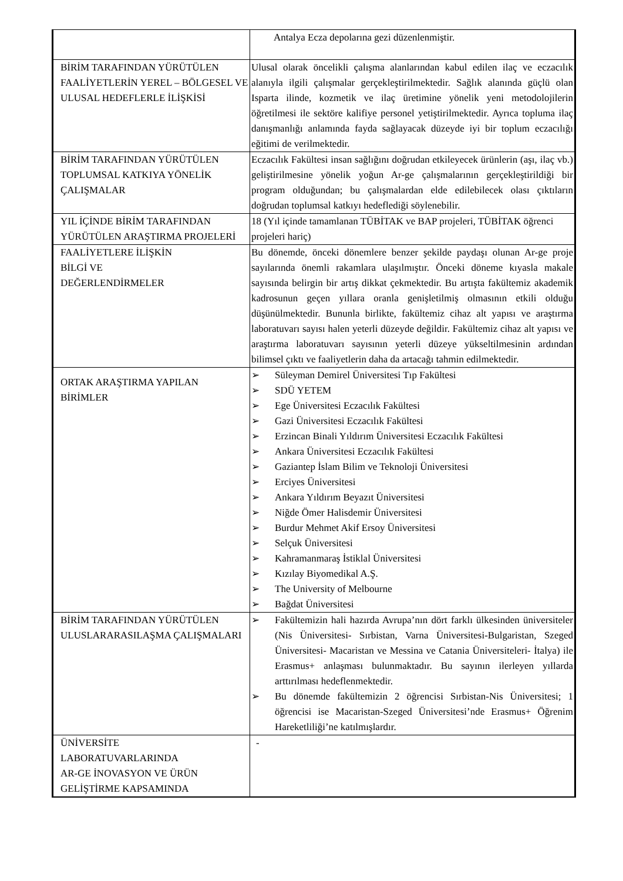| | Antalya Ecza depolarına gezi düzenlenmiştir. |
| BİRİM TARAFINDAN YÜRÜTÜLEN FAALİYETLERİN YEREL – BÖLGESEL VE ULUSAL HEDEFLERLE İLİŞKİSİ | Ulusal olarak öncelikli çalışma alanlarından kabul edilen ilaç ve eczacılık alanıyla ilgili çalışmalar gerçekleştirilmektedir. Sağlık alanında güçlü olan Isparta ilinde, kozmetik ve ilaç üretimine yönelik yeni metodolojilerin öğretilmesi ile sektöre kalifiye personel yetiştirilmektedir. Ayrıca topluma ilaç danışmanlığı anlamında fayda sağlayacak düzeyde iyi bir toplum eczacılığı eğitimi de verilmektedir. |
| BİRİM TARAFINDAN YÜRÜTÜLEN TOPLUMSAL KATKIYA YÖNELİK ÇALIŞMALAR | Eczacılık Fakültesi insan sağlığını doğrudan etkileyecek ürünlerin (aşı, ilaç vb.) geliştirilmesine yönelik yoğun Ar-ge çalışmalarının gerçekleştirildiği bir program olduğundan; bu çalışmalardan elde edilebilecek olası çıktıların doğrudan toplumsal katkıyı hedeflediği söylenebilir. |
| YIL İÇİNDE BİRİM TARAFINDAN YÜRÜTÜLEN ARAŞTIRMA PROJELERİ | 18 (Yıl içinde tamamlanan TÜBİTAK ve BAP projeleri, TÜBİTAK öğrenci projeleri hariç) |
| FAALİYETLERE İLİŞKİN BİLGİ VE DEĞERLENDİRMELER | Bu dönemde, önceki dönemlere benzer şekilde paydaşı olunan Ar-ge proje sayılarında önemli rakamlara ulaşılmıştır. Önceki döneme kıyasla makale sayısında belirgin bir artış dikkat çekmektedir. Bu artışta fakültemiz akademik kadrosunun geçen yıllara oranla genişletilmiş olmasının etkili olduğu düşünülmektedir. Bununla birlikte, fakültemiz cihaz alt yapısı ve araştırma laboratuvarı sayısı halen yeterli düzeyde değildir. Fakültemiz cihaz alt yapısı ve araştırma laboratuvarı sayısının yeterli düzeye yükseltilmesinin ardından bilimsel çıktı ve faaliyetlerin daha da artacağı tahmin edilmektedir. |
| ORTAK ARAŞTIRMA YAPILAN BİRİMLER | ➢ Süleyman Demirel Üniversitesi Tıp Fakültesi ➢ SDÜ YETEM ➢ Ege Üniversitesi Eczacılık Fakültesi ➢ Gazi Üniversitesi Eczacılık Fakültesi ➢ Erzincan Binali Yıldırım Üniversitesi Eczacılık Fakültesi ➢ Ankara Üniversitesi Eczacılık Fakültesi ➢ Gaziantep İslam Bilim ve Teknoloji Üniversitesi ➢ Erciyes Üniversitesi ➢ Ankara Yıldırım Beyazıt Üniversitesi ➢ Niğde Ömer Halisdemir Üniversitesi ➢ Burdur Mehmet Akif Ersoy Üniversitesi ➢ Selçuk Üniversitesi ➢ Kahramanmaraş İstiklal Üniversitesi ➢ Kızılay Biyomedikal A.Ş. ➢ The University of Melbourne ➢ Bağdat Üniversitesi |
| BİRİM TARAFINDAN YÜRÜTÜLEN ULUSLARARASILAŞMA ÇALIŞMALARI | ➢ Fakültemizin hali hazırda Avrupa’nın dört farklı ülkesinden üniversiteler (Nis Üniversitesi- Sırbistan, Varna Üniversitesi-Bulgaristan, Szeged Üniversitesi- Macaristan ve Messina ve Catania Üniversiteleri- İtalya) ile Erasmus+ anlaşması bulunmaktadır. Bu sayının ilerleyen yıllarda arttırılması hedeflenmektedir. ➢ Bu dönemde fakültemizin 2 öğrencisi Sırbistan-Nis Üniversitesi; 1 öğrencisi ise Macaristan-Szeged Üniversitesi’nde Erasmus+ Öğrenim Hareketliliği’ne katılmışlardır. |
| ÜNİVERSİTE LABORATUVARLARINDA AR-GE İNOVASYON VE ÜRÜN GELİŞTİRME KAPSAMINDA | - |